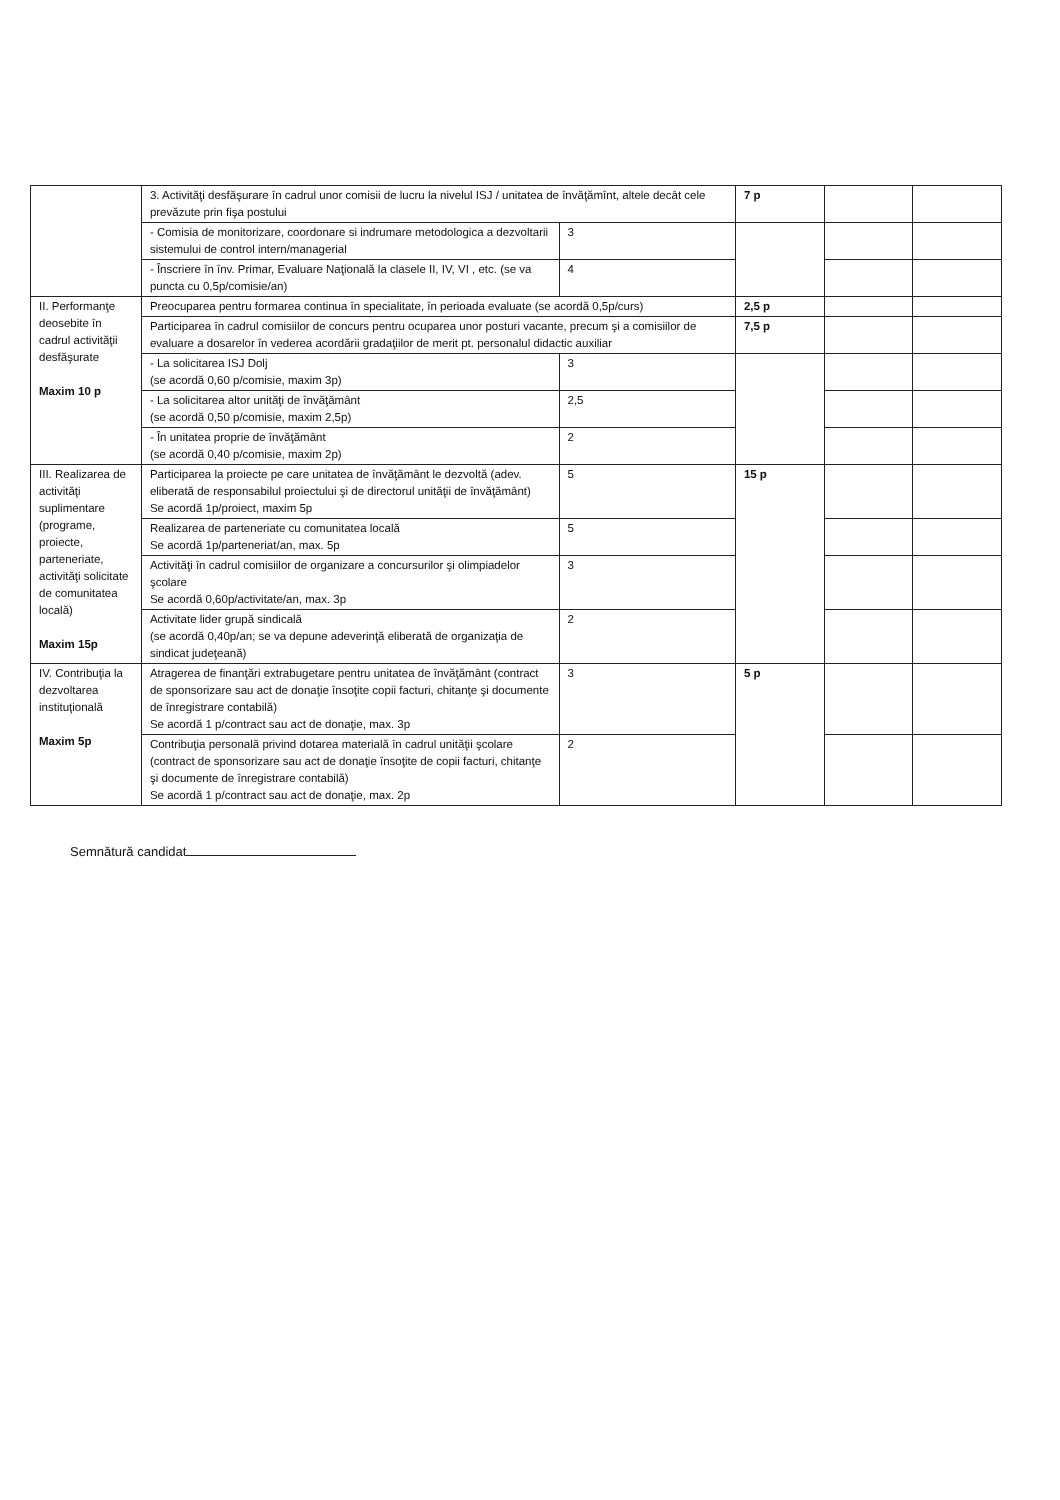| | 3. Activităţi desfăşurare în cadrul unor comisii de lucru la nivelul ISJ / unitatea de învăţămînt, altele decât cele prevăzute prin fişa postului | | 7 p | | |
| | - Comisia de monitorizare, coordonare si indrumare metodologica a dezvoltarii sistemului de control intern/managerial | 3 | | | |
| | - Înscriere în înv. Primar, Evaluare Naţională la clasele II, IV, VI , etc. (se va puncta cu 0,5p/comisie/an) | 4 | | | |
| II. Performanţe deosebite în cadrul activităţii desfăşurate Maxim 10 p | Preocuparea pentru formarea continua în specialitate, în perioada evaluate (se acordă 0,5p/curs) | | 2,5 p | | |
| | Participarea în cadrul comisiilor de concurs pentru ocuparea unor posturi vacante, precum şi a comisiilor de evaluare a dosarelor în vederea acordării gradaţiilor de merit pt. personalul didactic auxiliar | | 7,5 p | | |
| | - La solicitarea ISJ Dolj (se acordă 0,60 p/comisie, maxim 3p) | 3 | | | |
| | - La solicitarea altor unităţi de învăţământ (se acordă 0,50 p/comisie, maxim 2,5p) | 2,5 | | | |
| | - În unitatea proprie de învăţământ (se acordă 0,40 p/comisie, maxim 2p) | 2 | | | |
| III. Realizarea de activităţi suplimentare (programe, proiecte, parteneriate, activităţi solicitate de comunitatea locală) Maxim 15p | Participarea la proiecte pe care unitatea de învăţământ le dezvoltă (adev. eliberată de responsabilul proiectului şi de directorul unităţii de învăţământ) Se acordă 1p/proiect, maxim 5p | 5 | 15 p | | |
| | Realizarea de parteneriate cu comunitatea locală Se acordă 1p/parteneriat/an, max. 5p | 5 | | | |
| | Activităţi în cadrul comisiilor de organizare a concursurilor şi olimpiadelor şcolare Se acordă 0,60p/activitate/an, max. 3p | 3 | | | |
| | Activitate lider grupă sindicală (se acordă 0,40p/an; se va depune adeverinţă eliberată de organizaţia de sindicat judeţeană) | 2 | | | |
| IV. Contribuţia la dezvoltarea instituţională Maxim 5p | Atragerea de finanţări extrabugetare pentru unitatea de învăţământ (contract de sponsorizare sau act de donaţie însoţite copii facturi, chitanţe şi documente de înregistrare contabilă) Se acordă 1 p/contract sau act de donaţie, max. 3p | 3 | 5 p | | |
| | Contribuţia personală privind dotarea materială în cadrul unităţii şcolare (contract de sponsorizare sau act de donaţie însoţite de copii facturi, chitanţe şi documente de înregistrare contabilă) Se acordă 1 p/contract sau act de donaţie, max. 2p | 2 | | | |
Semnătură candidat